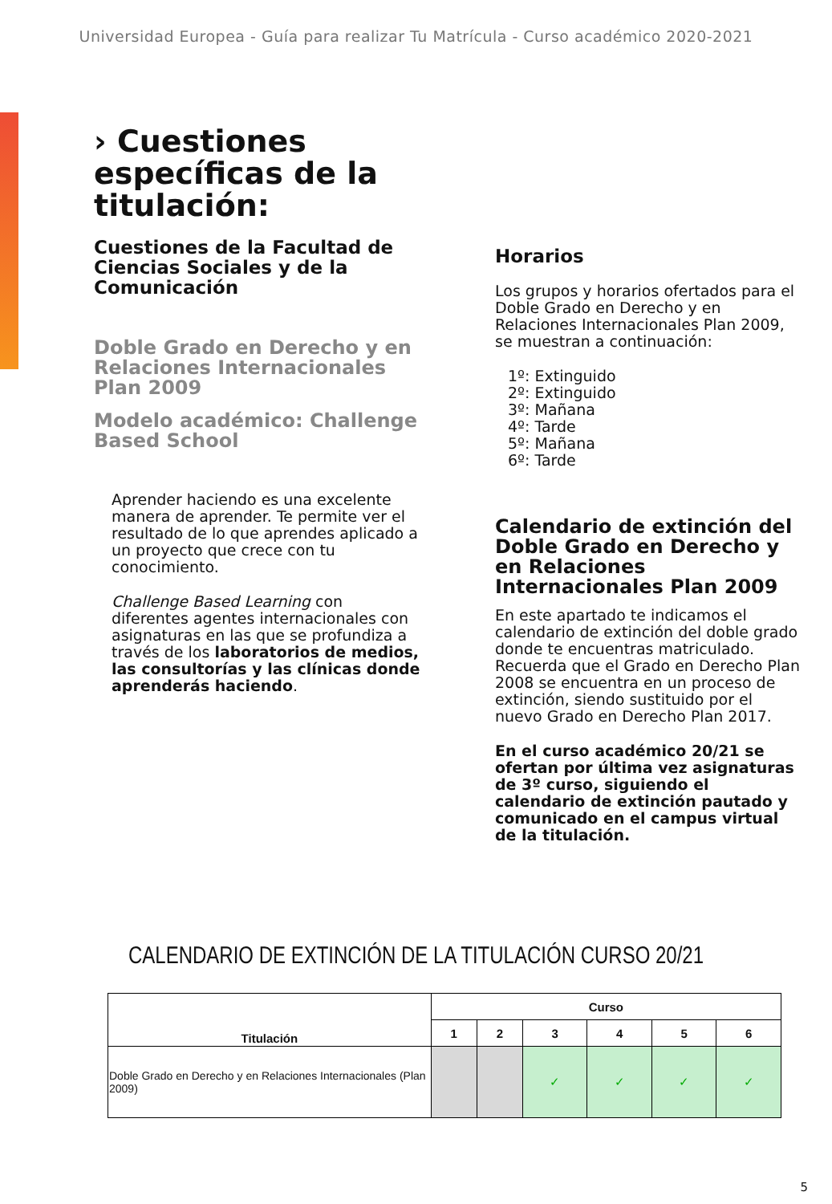Universidad Europea - Guía para realizar Tu Matrícula - Curso académico 2020-2021
› Cuestiones específicas de la titulación:
Cuestiones de la Facultad de Ciencias Sociales y de la Comunicación
Doble Grado en Derecho y en Relaciones Internacionales Plan 2009
Modelo académico: Challenge Based School
Aprender haciendo es una excelente manera de aprender. Te permite ver el resultado de lo que aprendes aplicado a un proyecto que crece con tu conocimiento.
Challenge Based Learning con diferentes agentes internacionales con asignaturas en las que se profundiza a través de los laboratorios de medios, las consultorías y las clínicas donde aprenderás haciendo.
Horarios
Los grupos y horarios ofertados para el Doble Grado en Derecho y en Relaciones Internacionales Plan 2009, se muestran a continuación:
1º: Extinguido
2º: Extinguido
3º: Mañana
4º: Tarde
5º: Mañana
6º: Tarde
Calendario de extinción del Doble Grado en Derecho y en Relaciones Internacionales Plan 2009
En este apartado te indicamos el calendario de extinción del doble grado donde te encuentras matriculado. Recuerda que el Grado en Derecho Plan 2008 se encuentra en un proceso de extinción, siendo sustituido por el nuevo Grado en Derecho Plan 2017.
En el curso académico 20/21 se ofertan por última vez asignaturas de 3º curso, siguiendo el calendario de extinción pautado y comunicado en el campus virtual de la titulación.
CALENDARIO DE EXTINCIÓN DE LA TITULACIÓN CURSO 20/21
| Titulación | Curso | | | | | |
| --- | --- | --- | --- | --- | --- | --- |
| | 1 | 2 | 3 | 4 | 5 | 6 |
| Doble Grado en Derecho y en Relaciones Internacionales (Plan 2009) | | | ✓ | ✓ | ✓ | ✓ |
5